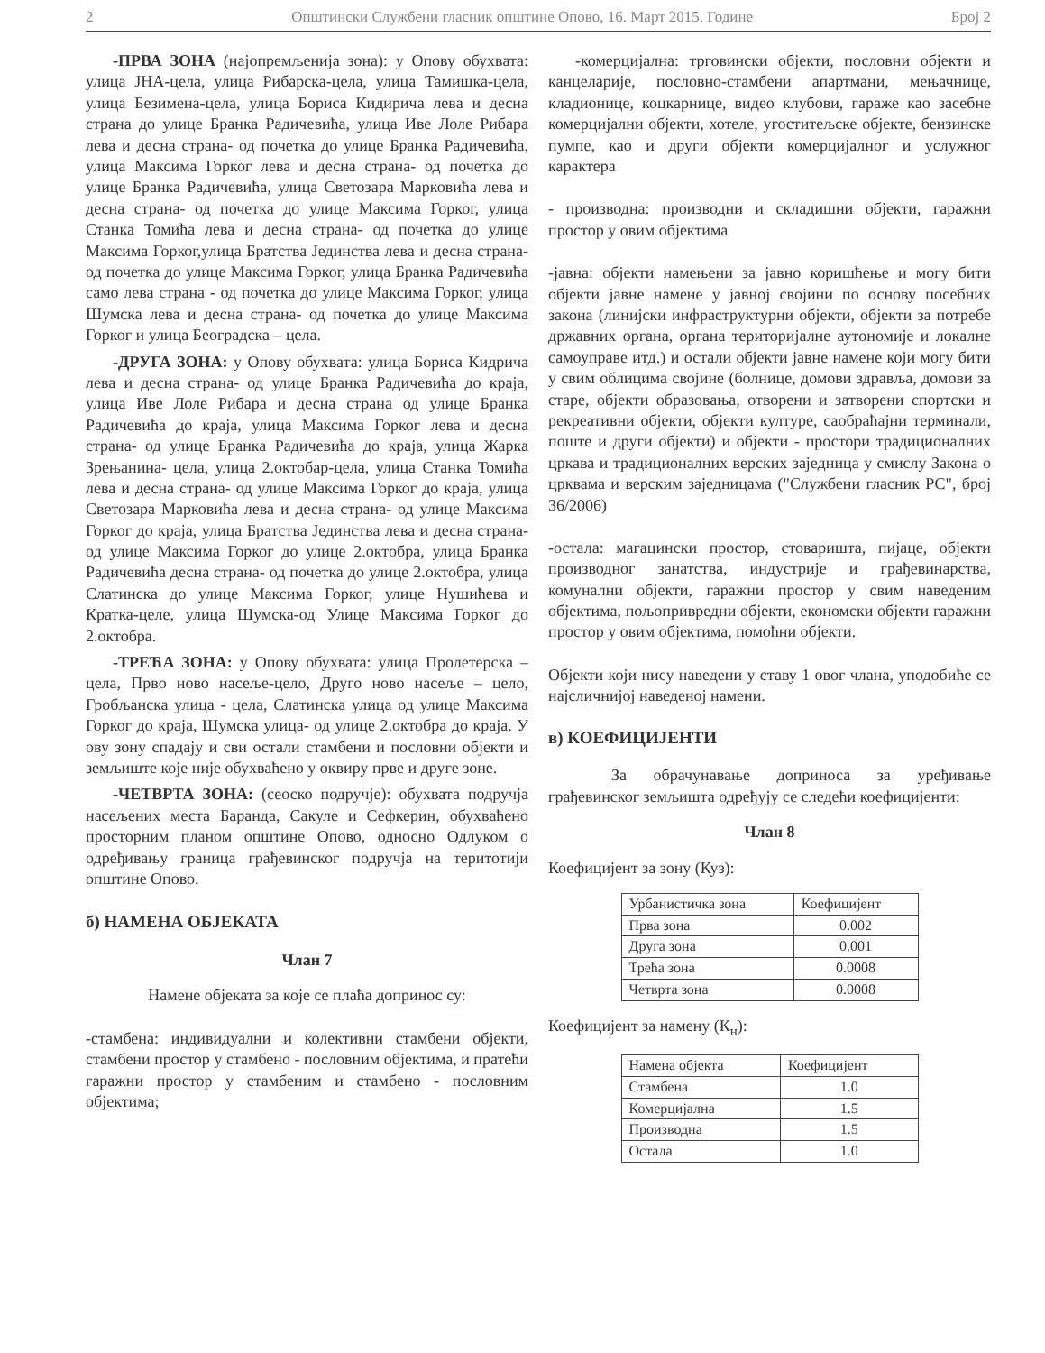2 Општински Службени гласник општине Опово, 16. Март 2015. Године Број 2
-ПРВА ЗОНА (најопремљенија зона): у Опову обухвата: улица ЈНА-цела, улица Рибарска-цела, улица Тамишка-цела, улица Безимена-цела, улица Бориса Кидирича лева и десна страна до улице Бранка Радичевића, улица Иве Лоле Рибара лева и десна страна- од почетка до улице Бранка Радичевића, улица Максима Горког лева и десна страна- од почетка до улице Бранка Радичевића, улица Светозара Марковића лева и десна страна- од почетка до улице Максима Горког, улица Станка Томића лева и десна страна- од почетка до улице Максима Горког,улица Братства Јединства лева и десна страна- од почетка до улице Максима Горког, улица Бранка Радичевића само лева страна - од почетка до улице Максима Горког, улица Шумска лева и десна страна- од почетка до улице Максима Горког и улица Београдска – цела.
-ДРУГА ЗОНА: у Опову обухвата: улица Бориса Кидрича лева и десна страна- од улице Бранка Радичевића до краја, улица Иве Лоле Рибара и десна страна од улице Бранка Радичевића до краја, улица Максима Горког лева и десна страна- од улице Бранка Радичевића до краја, улица Жарка Зрењанина- цела, улица 2.октобар-цела, улица Станка Томића лева и десна страна- од улице Максима Горког до краја, улица Светозара Марковића лева и десна страна- од улице Максима Горког до краја, улица Братства Јединства лева и десна страна- од улице Максима Горког до улице 2.октобра, улица Бранка Радичевића десна страна- од почетка до улице 2.октобра, улица Слатинска до улице Максима Горког, улице Нушићева и Кратка-целе, улица Шумска-од Улице Максима Горког до 2.октобра.
-ТРЕЋА ЗОНА: у Опову обухвата: улица Пролетерска – цела, Прво ново насеље-цело, Друго ново насеље – цело, Гробљанска улица - цела, Слатинска улица од улице Максима Горког до краја, Шумска улица- од улице 2.октобра до краја. У ову зону спадају и сви остали стамбени и пословни објекти и земљиште које није обухваћено у оквиру прве и друге зоне.
-ЧЕТВРТА ЗОНА: (сеоско подручје): обухвата подручја насељених места Баранда, Сакуле и Сефкерин, обухваћено просторним планом општине Опово, односно Одлуком о одређивању граница грађевинског подручја на теритотији општине Опово.
б) НАМЕНА ОБЈЕКАТА
Члан 7
Намене објеката за које се плаћа допринос су:
-стамбена: индивидуални и колективни стамбени објекти, стамбени простор у стамбено - пословним објектима, и пратећи гаражни простор у стамбеним и стамбено - пословним објектима;
-комерцијална: трговински објекти, пословни објекти и канцеларије, пословно-стамбени апартмани, мењачнице, кладионице, коцкарнице, видео клубови, гараже као засебне комерцијални објекти, хотеле, угоститељске објекте, бензинске пумпе, као и други објекти комерцијалног и услужног карактера
- производна: производни и складишни објекти, гаражни простор у овим објектима
-јавна: објекти намењени за јавно коришћење и могу бити објекти јавне намене у јавној својини по основу посебних закона (линијски инфраструктурни објекти, објекти за потребе државних органа, органа територијалне аутономије и локалне самоуправе итд.) и остали објекти јавне намене који могу бити у свим облицима својине (болнице, домови здравља, домови за старе, објекти образовања, отворени и затворени спортски и рекреативни објекти, објекти културе, саобраћајни терминали, поште и други објекти) и објекти - простори традиционалних цркава и традиционалних верских заједница у смислу Закона о црквама и верским заједницама ("Службени гласник РС", број 36/2006)
-остала: магацински простор, стоваришта, пијаце, објекти производног занатства, индустрије и грађевинарства, комунални објекти, гаражни простор у свим наведеним објектима, пољопривредни објекти, економски објекти гаражни простор у овим објектима, помоћни објекти.
Објекти који нису наведени у ставу 1 овог члана, уподобиће се најсличнијој наведеној намени.
в) КОЕФИЦИЈЕНТИ
За обрачунавање доприноса за уређивање грађевинског земљишта одређују се следећи коефицијенти:
Члан 8
Коефицијент за зону (Куз):
| Урбанистичка зона | Коефицијент |
| --- | --- |
| Прва зона | 0.002 |
| Друга зона | 0.001 |
| Трећа зона | 0.0008 |
| Четврта зона | 0.0008 |
Коефицијент за намену (К<sub>н</sub>):
| Намена објекта | Коефицијент |
| --- | --- |
| Стамбена | 1.0 |
| Комерцијална | 1.5 |
| Производна | 1.5 |
| Остала | 1.0 |